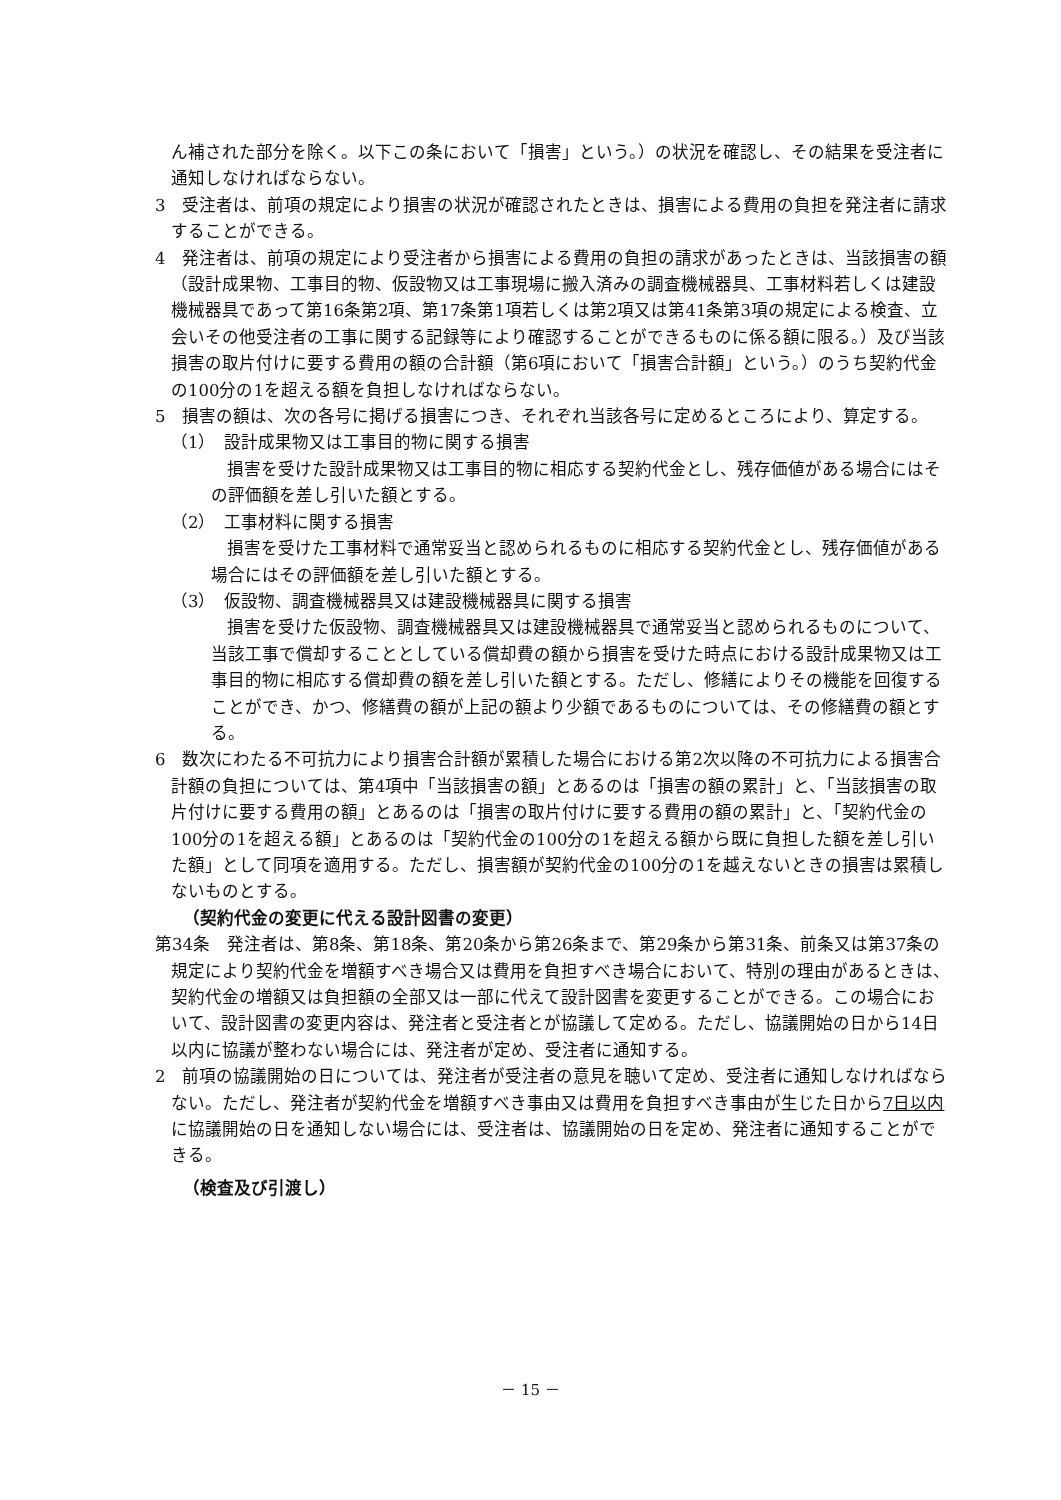ん補された部分を除く。以下この条において「損害」という。）の状況を確認し、その結果を受注者に通知しなければならない。
3　受注者は、前項の規定により損害の状況が確認されたときは、損害による費用の負担を発注者に請求することができる。
4　発注者は、前項の規定により受注者から損害による費用の負担の請求があったときは、当該損害の額（設計成果物、工事目的物、仮設物又は工事現場に搬入済みの調査機械器具、工事材料若しくは建設機械器具であって第16条第2項、第17条第1項若しくは第2項又は第41条第3項の規定による検査、立会いその他受注者の工事に関する記録等により確認することができるものに係る額に限る。）及び当該損害の取片付けに要する費用の額の合計額（第6項において「損害合計額」という。）のうち契約代金の100分の1を超える額を負担しなければならない。
5　損害の額は、次の各号に掲げる損害につき、それぞれ当該各号に定めるところにより、算定する。
（1）　設計成果物又は工事目的物に関する損害
損害を受けた設計成果物又は工事目的物に相応する契約代金とし、残存価値がある場合にはその評価額を差し引いた額とする。
（2）　工事材料に関する損害
損害を受けた工事材料で通常妥当と認められるものに相応する契約代金とし、残存価値がある場合にはその評価額を差し引いた額とする。
（3）　仮設物、調査機械器具又は建設機械器具に関する損害
損害を受けた仮設物、調査機械器具又は建設機械器具で通常妥当と認められるものについて、当該工事で償却することとしている償却費の額から損害を受けた時点における設計成果物又は工事目的物に相応する償却費の額を差し引いた額とする。ただし、修繕によりその機能を回復することができ、かつ、修繕費の額が上記の額より少額であるものについては、その修繕費の額とする。
6　数次にわたる不可抗力により損害合計額が累積した場合における第2次以降の不可抗力による損害合計額の負担については、第4項中「当該損害の額」とあるのは「損害の額の累計」と、「当該損害の取片付けに要する費用の額」とあるのは「損害の取片付けに要する費用の額の累計」と、「契約代金の100分の1を超える額」とあるのは「契約代金の100分の1を超える額から既に負担した額を差し引いた額」として同項を適用する。ただし、損害額が契約代金の100分の1を越えないときの損害は累積しないものとする。
（契約代金の変更に代える設計図書の変更）
第34条　発注者は、第8条、第18条、第20条から第26条まで、第29条から第31条、前条又は第37条の規定により契約代金を増額すべき場合又は費用を負担すべき場合において、特別の理由があるときは、契約代金の増額又は負担額の全部又は一部に代えて設計図書を変更することができる。この場合において、設計図書の変更内容は、発注者と受注者とが協議して定める。ただし、協議開始の日から14日以内に協議が整わない場合には、発注者が定め、受注者に通知する。
2　前項の協議開始の日については、発注者が受注者の意見を聴いて定め、受注者に通知しなければならない。ただし、発注者が契約代金を増額すべき事由又は費用を負担すべき事由が生じた日から7日以内に協議開始の日を通知しない場合には、受注者は、協議開始の日を定め、発注者に通知することができる。
（検査及び引渡し）
－ 15 －